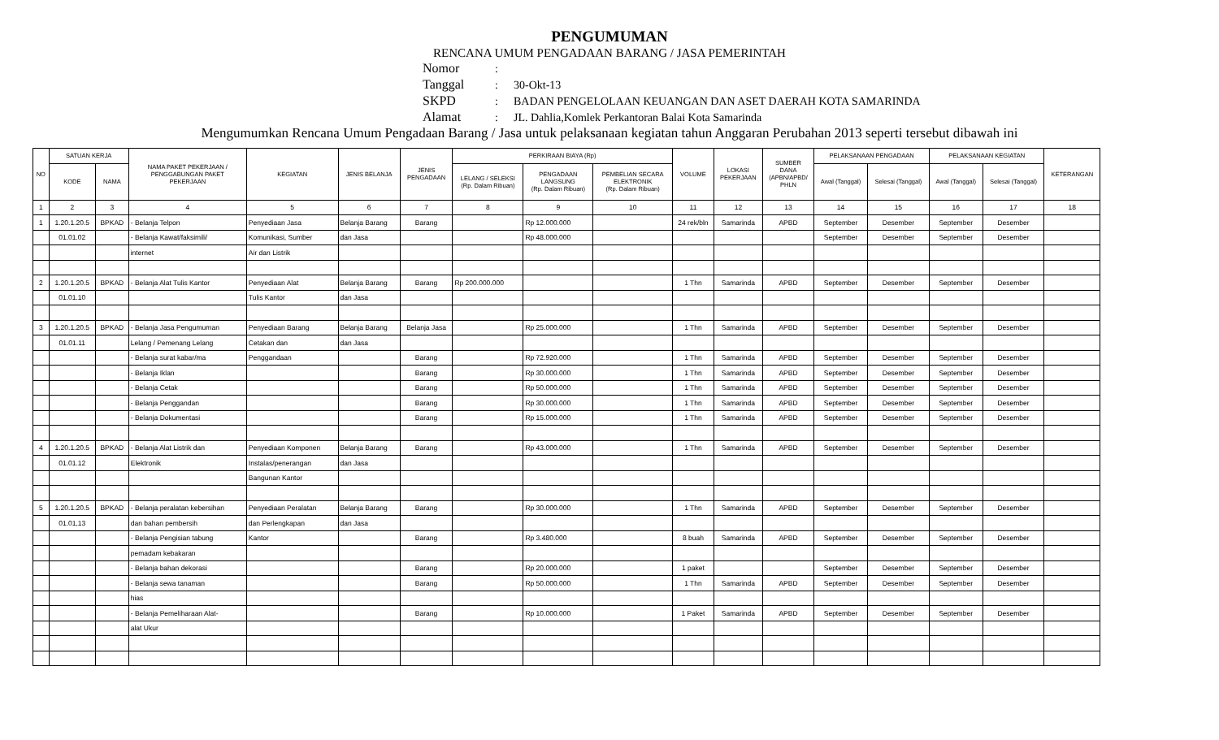PENGUMUMAN
RENCANA UMUM PENGADAAN BARANG / JASA PEMERINTAH
Nomor:
Tanggal: 30-Okt-13
SKPD: BADAN PENGELOLAAN KEUANGAN DAN ASET DAERAH KOTA SAMARINDA
Alamat: JL. Dahlia,Komlek Perkantoran Balai Kota Samarinda
Mengumumkan Rencana Umum Pengadaan Barang / Jasa untuk pelaksanaan kegiatan tahun Anggaran Perubahan 2013 seperti tersebut dibawah ini
| NO | SATUAN KERJA | | NAMA PAKET PEKERJAAN / PENGGABUNGAN PAKET PEKERJAAN | KEGIATAN | JENIS BELANJA | JENIS PENGADAAN | PERKIRAAN BIAYA (Rp) | | | VOLUME | LOKASI PEKERJAAN | SUMBER DANA (APBN/APBD/ PHLN | PELAKSANAAN PENGADAAN | | PELAKSANAAN KEGIATAN | | KETERANGAN |
| --- | --- | --- | --- | --- | --- | --- | --- | --- | --- | --- | --- | --- | --- | --- | --- | --- | --- |
| | KODE | NAMA | | | | | LELANG / SELEKSI (Rp. Dalam Ribuan) | PENGADAAN LANGSUNG (Rp. Dalam Ribuan) | PEMBELIAN SECARA ELEKTRONIK (Rp. Dalam Ribuan) | | | | Awal (Tanggal) | Selesai (Tanggal) | Awal (Tanggal) | Selesai (Tanggal) | |
| 1 | 2 | 3 | 4 | 5 | 6 | 7 | 8 | 9 | 10 | 11 | 12 | 13 | 14 | 15 | 16 | 17 | 18 |
| 1 | 1.20.1.20.5 | BPKAD | - Belanja Telpon | Penyediaan Jasa | Belanja Barang | Barang | | Rp 12.000.000 | | 24 rek/bln | Samarinda | APBD | September | Desember | September | Desember | |
| | 01.01.02 | | - Belanja Kawat/faksimili/ | Komunikasi, Sumber | dan Jasa | | | Rp 48.000.000 | | | | | September | Desember | September | Desember | |
| | | | internet | Air dan Listrik | | | | | | | | | | | | | |
| 2 | 1.20.1.20.5 | BPKAD | - Belanja Alat Tulis Kantor | Penyediaan Alat | Belanja Barang | Barang | Rp 200.000.000 | | | 1 Thn | Samarinda | APBD | September | Desember | September | Desember | |
| | 01.01.10 | | | Tulis Kantor | dan Jasa | | | | | | | | | | | | |
| 3 | 1.20.1.20.5 | BPKAD | - Belanja Jasa Pengumuman | Penyediaan Barang | Belanja Barang | Belanja Jasa | | Rp 25.000.000 | | 1 Thn | Samarinda | APBD | September | Desember | September | Desember | |
| | 01.01.11 | | Lelang / Pemenang Lelang | Cetakan dan | dan Jasa | | | | | | | | | | | | |
| | | | - Belanja surat kabar/ma | Penggandaan | | Barang | | Rp 72.920.000 | | 1 Thn | Samarinda | APBD | September | Desember | September | Desember | |
| | | | - Belanja Iklan | | | Barang | | Rp 30.000.000 | | 1 Thn | Samarinda | APBD | September | Desember | September | Desember | |
| | | | - Belanja Cetak | | | Barang | | Rp 50.000.000 | | 1 Thn | Samarinda | APBD | September | Desember | September | Desember | |
| | | | - Belanja Penggandan | | | Barang | | Rp 30.000.000 | | 1 Thn | Samarinda | APBD | September | Desember | September | Desember | |
| | | | - Belanja Dokumentasi | | | Barang | | Rp 15.000.000 | | 1 Thn | Samarinda | APBD | September | Desember | September | Desember | |
| 4 | 1.20.1.20.5 | BPKAD | - Belanja Alat Listrik dan | Penyediaan Komponen | Belanja Barang | Barang | | Rp 43.000.000 | | 1 Thn | Samarinda | APBD | September | Desember | September | Desember | |
| | 01.01.12 | | Elektronik | Instalas/penerangan | dan Jasa | | | | | | | | | | | | |
| | | | | Bangunan Kantor | | | | | | | | | | | | | |
| 5 | 1.20.1.20.5 | BPKAD | - Belanja peralatan kebersihan | Penyediaan Peralatan | Belanja Barang | Barang | | Rp 30.000.000 | | 1 Thn | Samarinda | APBD | September | Desember | September | Desember | |
| | 01.01,13 | | dan bahan pembersih | dan Perlengkapan | dan Jasa | | | | | | | | | | | | |
| | | | - Belanja Pengisian tabung | Kantor | | Barang | | Rp 3.480.000 | | 8 buah | Samarinda | APBD | September | Desember | September | Desember | |
| | | | pemadam kebakaran | | | | | | | | | | | | | | |
| | | | - Belanja bahan dekorasi | | | Barang | | Rp 20.000.000 | | 1 paket | | | September | Desember | September | Desember | |
| | | | - Belanja sewa tanaman | | | Barang | | Rp 50.000.000 | | 1 Thn | Samarinda | APBD | September | Desember | September | Desember | |
| | | | hias | | | | | | | | | | | | | | |
| | | | - Belanja Pemeliharaan Alat- | | | Barang | | Rp 10.000.000 | | 1 Paket | Samarinda | APBD | September | Desember | September | Desember | |
| | | | alat Ukur | | | | | | | | | | | | | | |